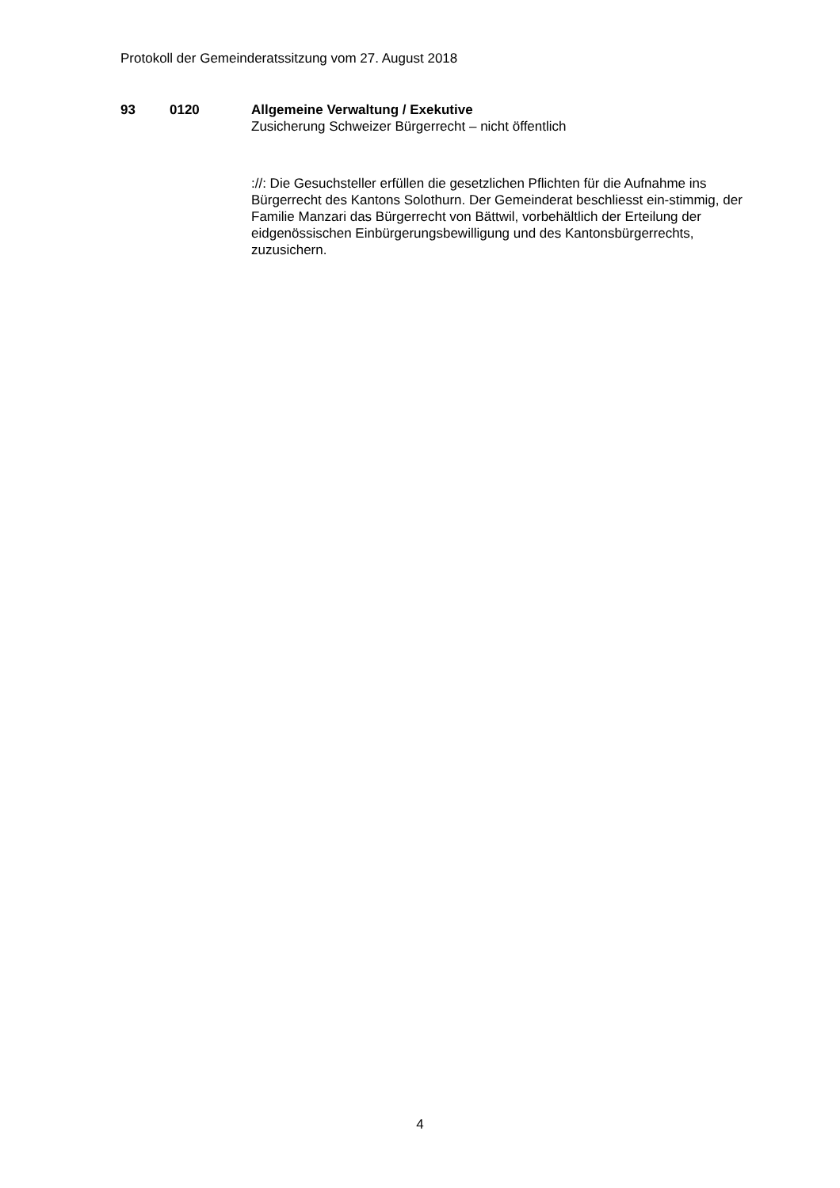Protokoll der Gemeinderatssitzung vom 27. August 2018
93 0120 Allgemeine Verwaltung / Exekutive
Zusicherung Schweizer Bürgerrecht – nicht öffentlich
://: Die Gesuchsteller erfüllen die gesetzlichen Pflichten für die Aufnahme ins Bürgerrecht des Kantons Solothurn. Der Gemeinderat beschliesst ein-stimmig, der Familie Manzari das Bürgerrecht von Bättwil, vorbehältlich der Erteilung der eidgenössischen Einbürgerungsbewilligung und des Kantonsbürgerrechts, zuzusichern.
4